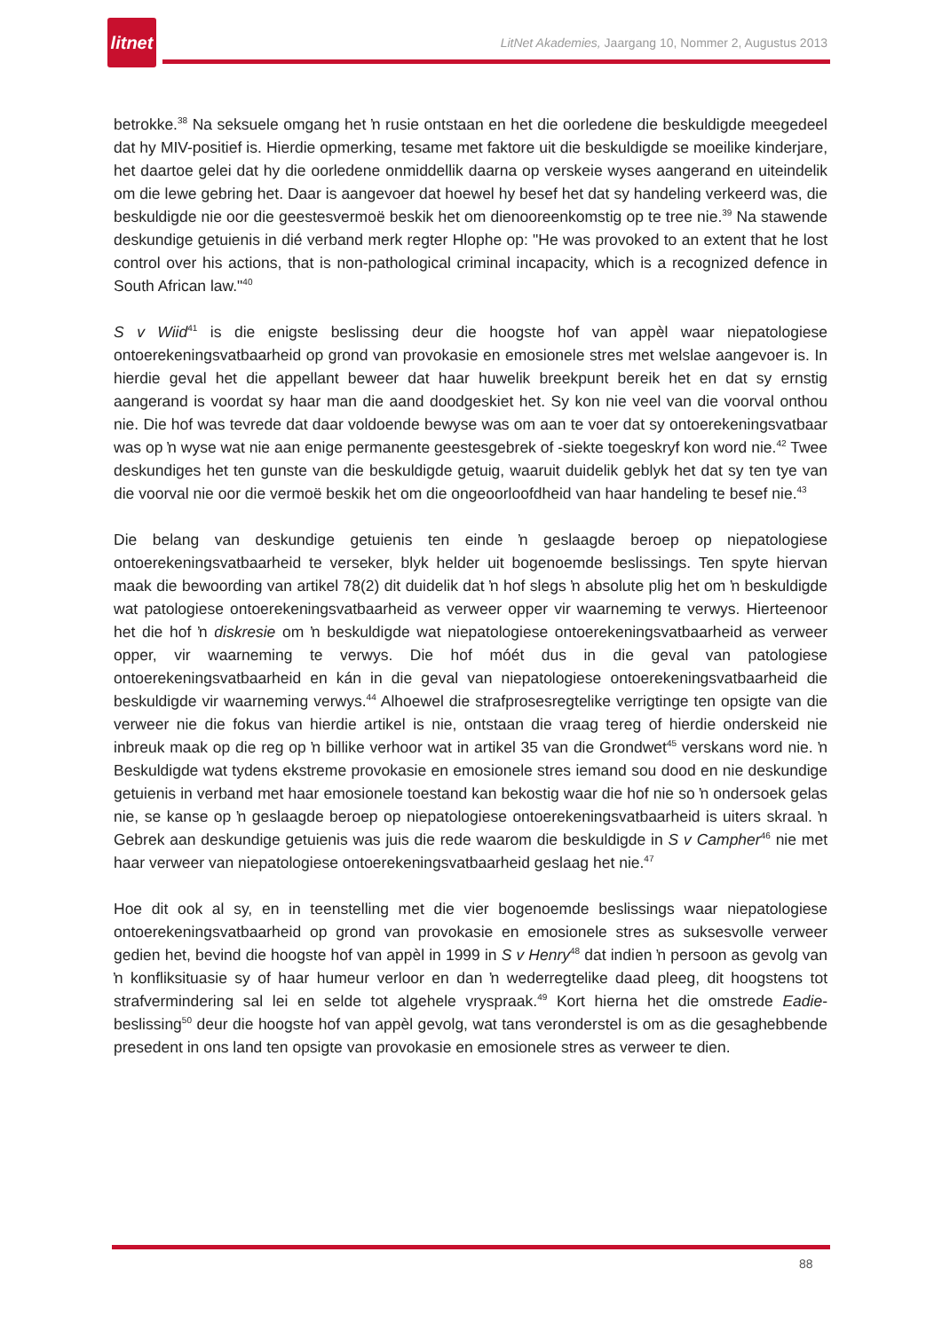litnet
LitNet Akademies, Jaargang 10, Nommer 2, Augustus 2013
betrokke.<sup>38</sup> Na seksuele omgang het ŉ rusie ontstaan en het die oorledene die beskuldigde meegedeel dat hy MIV-positief is. Hierdie opmerking, tesame met faktore uit die beskuldigde se moeilike kinderjare, het daartoe gelei dat hy die oorledene onmiddellik daarna op verskeie wyses aangerand en uiteindelik om die lewe gebring het. Daar is aangevoer dat hoewel hy besef het dat sy handeling verkeerd was, die beskuldigde nie oor die geestesvermoë beskik het om dienooreenkomstig op te tree nie.<sup>39</sup> Na stawende deskundige getuienis in dié verband merk regter Hlophe op: "He was provoked to an extent that he lost control over his actions, that is non-pathological criminal incapacity, which is a recognized defence in South African law."<sup>40</sup>
S v Wiid<sup>41</sup> is die enigste beslissing deur die hoogste hof van appèl waar niepatologiese ontoerekeningsvatbaarheid op grond van provokasie en emosionele stres met welslae aangevoer is. In hierdie geval het die appellant beweer dat haar huwelik breekpunt bereik het en dat sy ernstig aangerand is voordat sy haar man die aand doodgeskiet het. Sy kon nie veel van die voorval onthou nie. Die hof was tevrede dat daar voldoende bewyse was om aan te voer dat sy ontoerekeningsvatbaar was op ŉ wyse wat nie aan enige permanente geestesgebrek of -siekte toegeskryf kon word nie.<sup>42</sup> Twee deskundiges het ten gunste van die beskuldigde getuig, waaruit duidelik geblyk het dat sy ten tye van die voorval nie oor die vermoë beskik het om die ongeoorloofdheid van haar handeling te besef nie.<sup>43</sup>
Die belang van deskundige getuienis ten einde ŉ geslaagde beroep op niepatologiese ontoerekeningsvatbaarheid te verseker, blyk helder uit bogenoemde beslissings. Ten spyte hiervan maak die bewoording van artikel 78(2) dit duidelik dat ŉ hof slegs ŉ absolute plig het om ŉ beskuldigde wat patologiese ontoerekeningsvatbaarheid as verweer opper vir waarneming te verwys. Hierteenoor het die hof ŉ diskresie om ŉ beskuldigde wat niepatologiese ontoerekeningsvatbaarheid as verweer opper, vir waarneming te verwys. Die hof móét dus in die geval van patologiese ontoerekeningsvatbaarheid en kán in die geval van niepatologiese ontoerekeningsvatbaarheid die beskuldigde vir waarneming verwys.<sup>44</sup> Alhoewel die strafprosesregtelike verrigtinge ten opsigte van die verweer nie die fokus van hierdie artikel is nie, ontstaan die vraag tereg of hierdie onderskeid nie inbreuk maak op die reg op ŉ billike verhoor wat in artikel 35 van die Grondwet<sup>45</sup> verskans word nie. ŉ Beskuldigde wat tydens ekstreme provokasie en emosionele stres iemand sou dood en nie deskundige getuienis in verband met haar emosionele toestand kan bekostig waar die hof nie so ŉ ondersoek gelas nie, se kanse op ŉ geslaagde beroep op niepatologiese ontoerekeningsvatbaarheid is uiters skraal. ŉ Gebrek aan deskundige getuienis was juis die rede waarom die beskuldigde in S v Campher<sup>46</sup> nie met haar verweer van niepatologiese ontoerekeningsvatbaarheid geslaag het nie.<sup>47</sup>
Hoe dit ook al sy, en in teenstelling met die vier bogenoemde beslissings waar niepatologiese ontoerekeningsvatbaarheid op grond van provokasie en emosionele stres as suksesvolle verweer gedien het, bevind die hoogste hof van appèl in 1999 in S v Henry<sup>48</sup> dat indien ŉ persoon as gevolg van ŉ konfliksituasie sy of haar humeur verloor en dan ŉ wederregtelike daad pleeg, dit hoogstens tot strafvermindering sal lei en selde tot algehele vryspraak.<sup>49</sup> Kort hierna het die omstrede Eadie-beslissing<sup>50</sup> deur die hoogste hof van appèl gevolg, wat tans veronderstel is om as die gesaghebbende presedent in ons land ten opsigte van provokasie en emosionele stres as verweer te dien.
88